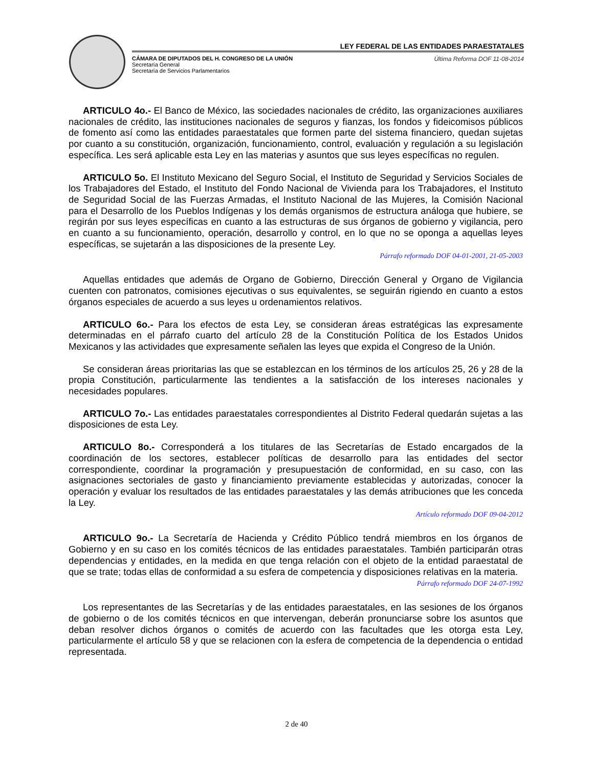LEY FEDERAL DE LAS ENTIDADES PARAESTATALES
CÁMARA DE DIPUTADOS DEL H. CONGRESO DE LA UNIÓN
Secretaría General
Secretaría de Servicios Parlamentarios
Última Reforma DOF 11-08-2014
ARTICULO 4o.- El Banco de México, las sociedades nacionales de crédito, las organizaciones auxiliares nacionales de crédito, las instituciones nacionales de seguros y fianzas, los fondos y fideicomisos públicos de fomento así como las entidades paraestatales que formen parte del sistema financiero, quedan sujetas por cuanto a su constitución, organización, funcionamiento, control, evaluación y regulación a su legislación específica. Les será aplicable esta Ley en las materias y asuntos que sus leyes específicas no regulen.
ARTICULO 5o. El Instituto Mexicano del Seguro Social, el Instituto de Seguridad y Servicios Sociales de los Trabajadores del Estado, el Instituto del Fondo Nacional de Vivienda para los Trabajadores, el Instituto de Seguridad Social de las Fuerzas Armadas, el Instituto Nacional de las Mujeres, la Comisión Nacional para el Desarrollo de los Pueblos Indígenas y los demás organismos de estructura análoga que hubiere, se regirán por sus leyes específicas en cuanto a las estructuras de sus órganos de gobierno y vigilancia, pero en cuanto a su funcionamiento, operación, desarrollo y control, en lo que no se oponga a aquellas leyes específicas, se sujetarán a las disposiciones de la presente Ley.
Párrafo reformado DOF 04-01-2001, 21-05-2003
Aquellas entidades que además de Organo de Gobierno, Dirección General y Organo de Vigilancia cuenten con patronatos, comisiones ejecutivas o sus equivalentes, se seguirán rigiendo en cuanto a estos órganos especiales de acuerdo a sus leyes u ordenamientos relativos.
ARTICULO 6o.- Para los efectos de esta Ley, se consideran áreas estratégicas las expresamente determinadas en el párrafo cuarto del artículo 28 de la Constitución Política de los Estados Unidos Mexicanos y las actividades que expresamente señalen las leyes que expida el Congreso de la Unión.
Se consideran áreas prioritarias las que se establezcan en los términos de los artículos 25, 26 y 28 de la propia Constitución, particularmente las tendientes a la satisfacción de los intereses nacionales y necesidades populares.
ARTICULO 7o.- Las entidades paraestatales correspondientes al Distrito Federal quedarán sujetas a las disposiciones de esta Ley.
ARTICULO 8o.- Corresponderá a los titulares de las Secretarías de Estado encargados de la coordinación de los sectores, establecer políticas de desarrollo para las entidades del sector correspondiente, coordinar la programación y presupuestación de conformidad, en su caso, con las asignaciones sectoriales de gasto y financiamiento previamente establecidas y autorizadas, conocer la operación y evaluar los resultados de las entidades paraestatales y las demás atribuciones que les conceda la Ley.
Artículo reformado DOF 09-04-2012
ARTICULO 9o.- La Secretaría de Hacienda y Crédito Público tendrá miembros en los órganos de Gobierno y en su caso en los comités técnicos de las entidades paraestatales. También participarán otras dependencias y entidades, en la medida en que tenga relación con el objeto de la entidad paraestatal de que se trate; todas ellas de conformidad a su esfera de competencia y disposiciones relativas en la materia.
Párrafo reformado DOF 24-07-1992
Los representantes de las Secretarías y de las entidades paraestatales, en las sesiones de los órganos de gobierno o de los comités técnicos en que intervengan, deberán pronunciarse sobre los asuntos que deban resolver dichos órganos o comités de acuerdo con las facultades que les otorga esta Ley, particularmente el artículo 58 y que se relacionen con la esfera de competencia de la dependencia o entidad representada.
2 de 40